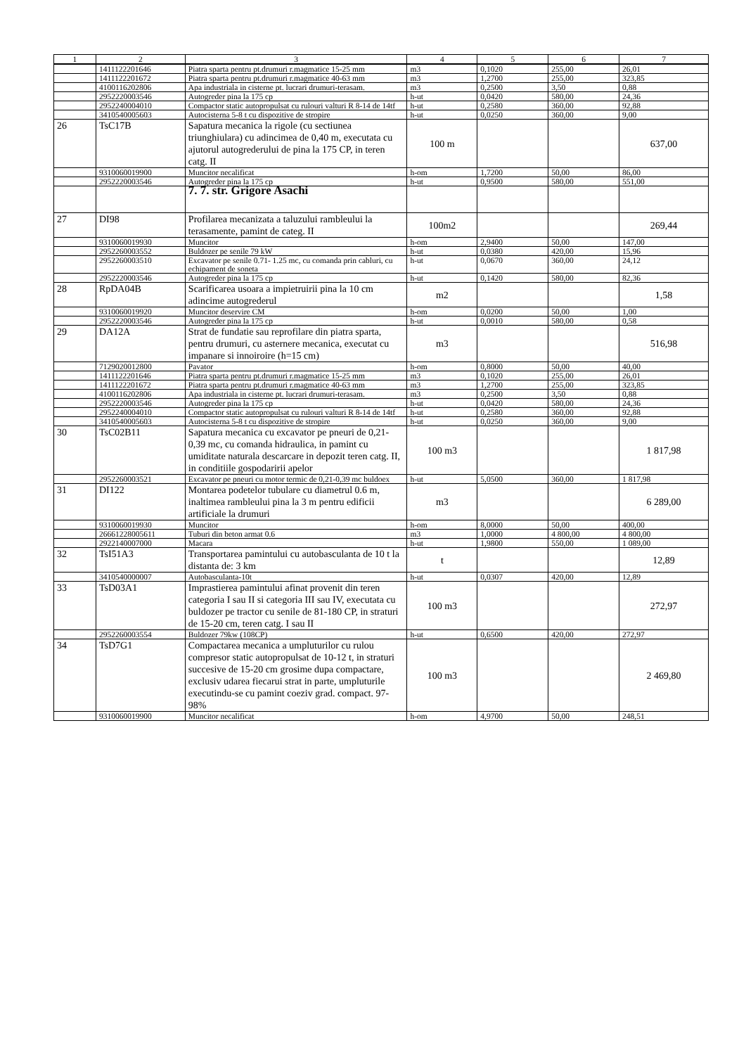| 1 | 2 | 3 | 4 | 5 | 6 | 7 |
| --- | --- | --- | --- | --- | --- | --- |
| | 1411122201646 | Piatra sparta pentru pt.drumuri r.magmatice 15-25 mm | m3 | 0,1020 | 255,00 | 26,01 |
| | 1411122201672 | Piatra sparta pentru pt.drumuri r.magmatice 40-63 mm | m3 | 1,2700 | 255,00 | 323,85 |
| | 4100116202806 | Apa industriala in cisterne pt. lucrari drumuri-terasam. | m3 | 0,2500 | 3,50 | 0,88 |
| | 2952220003546 | Autogreder pina la 175 cp | h-ut | 0,0420 | 580,00 | 24,36 |
| | 2952240004010 | Compactor static autopropulsat cu rulouri valturi R 8-14 de 14tf | h-ut | 0,2580 | 360,00 | 92,88 |
| | 3410540005603 | Autocisterna 5-8 t cu dispozitive de stropire | h-ut | 0,0250 | 360,00 | 9,00 |
| 26 | TsC17B | Sapatura mecanica la rigole (cu sectiunea triunghiulara) cu adincimea de 0,40 m, executata cu ajutorul autogrederului de pina la 175 CP, in teren catg. II | 100 m | | | 637,00 |
| | 9310060019900 | Muncitor necalificat | h-om | 1,7200 | 50,00 | 86,00 |
| | 2952220003546 | Autogreder pina la 175 cp | h-ut | 0,9500 | 580,00 | 551,00 |
| | | 7. 7. str. Grigore Asachi | | | | |
| 27 | DI98 | Profilarea mecanizata a taluzului rambleului la terasamente, pamint de categ. II | 100m2 | | | 269,44 |
| | 9310060019930 | Muncitor | h-om | 2,9400 | 50,00 | 147,00 |
| | 2952260003552 | Buldozer pe senile 79 kW | h-ut | 0,0380 | 420,00 | 15,96 |
| | 2952260003510 | Excavator pe senile 0.71- 1.25 mc, cu comanda prin cabluri, cu echipament de soneta | h-ut | 0,0670 | 360,00 | 24,12 |
| | 2952220003546 | Autogreder pina la 175 cp | h-ut | 0,1420 | 580,00 | 82,36 |
| 28 | RpDA04B | Scarificarea usoara a impietruirii pina la 10 cm adincime autogrederul | m2 | | | 1,58 |
| | 9310060019920 | Muncitor deservire CM | h-om | 0,0200 | 50,00 | 1,00 |
| | 2952220003546 | Autogreder pina la 175 cp | h-ut | 0,0010 | 580,00 | 0,58 |
| 29 | DA12A | Strat de fundatie sau reprofilare din piatra sparta, pentru drumuri, cu asternere mecanica, executat cu impanare si innoiroire (h=15 cm) | m3 | | | 516,98 |
| | 7129020012800 | Pavator | h-om | 0,8000 | 50,00 | 40,00 |
| | 1411122201646 | Piatra sparta pentru pt.drumuri r.magmatice 15-25 mm | m3 | 0,1020 | 255,00 | 26,01 |
| | 1411122201672 | Piatra sparta pentru pt.drumuri r.magmatice 40-63 mm | m3 | 1,2700 | 255,00 | 323,85 |
| | 4100116202806 | Apa industriala in cisterne pt. lucrari drumuri-terasam. | m3 | 0,2500 | 3,50 | 0,88 |
| | 2952220003546 | Autogreder pina la 175 cp | h-ut | 0,0420 | 580,00 | 24,36 |
| | 2952240004010 | Compactor static autopropulsat cu rulouri valturi R 8-14 de 14tf | h-ut | 0,2580 | 360,00 | 92,88 |
| | 3410540005603 | Autocisterna 5-8 t cu dispozitive de stropire | h-ut | 0,0250 | 360,00 | 9,00 |
| 30 | TsC02B11 | Sapatura mecanica cu excavator pe pneuri de 0,21-0,39 mc, cu comanda hidraulica, in pamint cu umiditate naturala descarcare in depozit teren catg. II, in conditiile gospodaririi apelor | 100 m3 | | | 1 817,98 |
| | 2952260003521 | Excavator pe pneuri cu motor termic de 0,21-0,39 mc buldoex | h-ut | 5,0500 | 360,00 | 1 817,98 |
| 31 | DI122 | Montarea podetelor tubulare cu diametrul 0.6 m, inaltimea rambleului pina la 3 m pentru edificii artificiale la drumuri | m3 | | | 6 289,00 |
| | 9310060019930 | Muncitor | h-om | 8,0000 | 50,00 | 400,00 |
| | 26661228005611 | Tuburi din beton armat 0.6 | m3 | 1,0000 | 4 800,00 | 4 800,00 |
| | 2922140007000 | Macara | h-ut | 1,9800 | 550,00 | 1 089,00 |
| 32 | TsI51A3 | Transportarea pamintului cu autobasculanta de 10 t la distanta de: 3 km | t | | | 12,89 |
| | 3410540000007 | Autobasculanta-10t | h-ut | 0,0307 | 420,00 | 12,89 |
| 33 | TsD03A1 | Imprastierea pamintului afinat provenit din teren categoria I sau II si categoria III sau IV, executata cu buldozer pe tractor cu senile de 81-180 CP, in straturi de 15-20 cm, teren catg. I sau II | 100 m3 | | | 272,97 |
| | 2952260003554 | Buldozer 79kw (108CP) | h-ut | 0,6500 | 420,00 | 272,97 |
| 34 | TsD7G1 | Compactarea mecanica a umpluturilor cu rulou compresor static autopropulsat de 10-12 t, in straturi succesive de 15-20 cm grosime dupa compactare, exclusiv udarea fiecarui strat in parte, umpluturile executindu-se cu pamint coeziv grad. compact. 97-98% | 100 m3 | | | 2 469,80 |
| | 9310060019900 | Muncitor necalificat | h-om | 4,9700 | 50,00 | 248,51 |